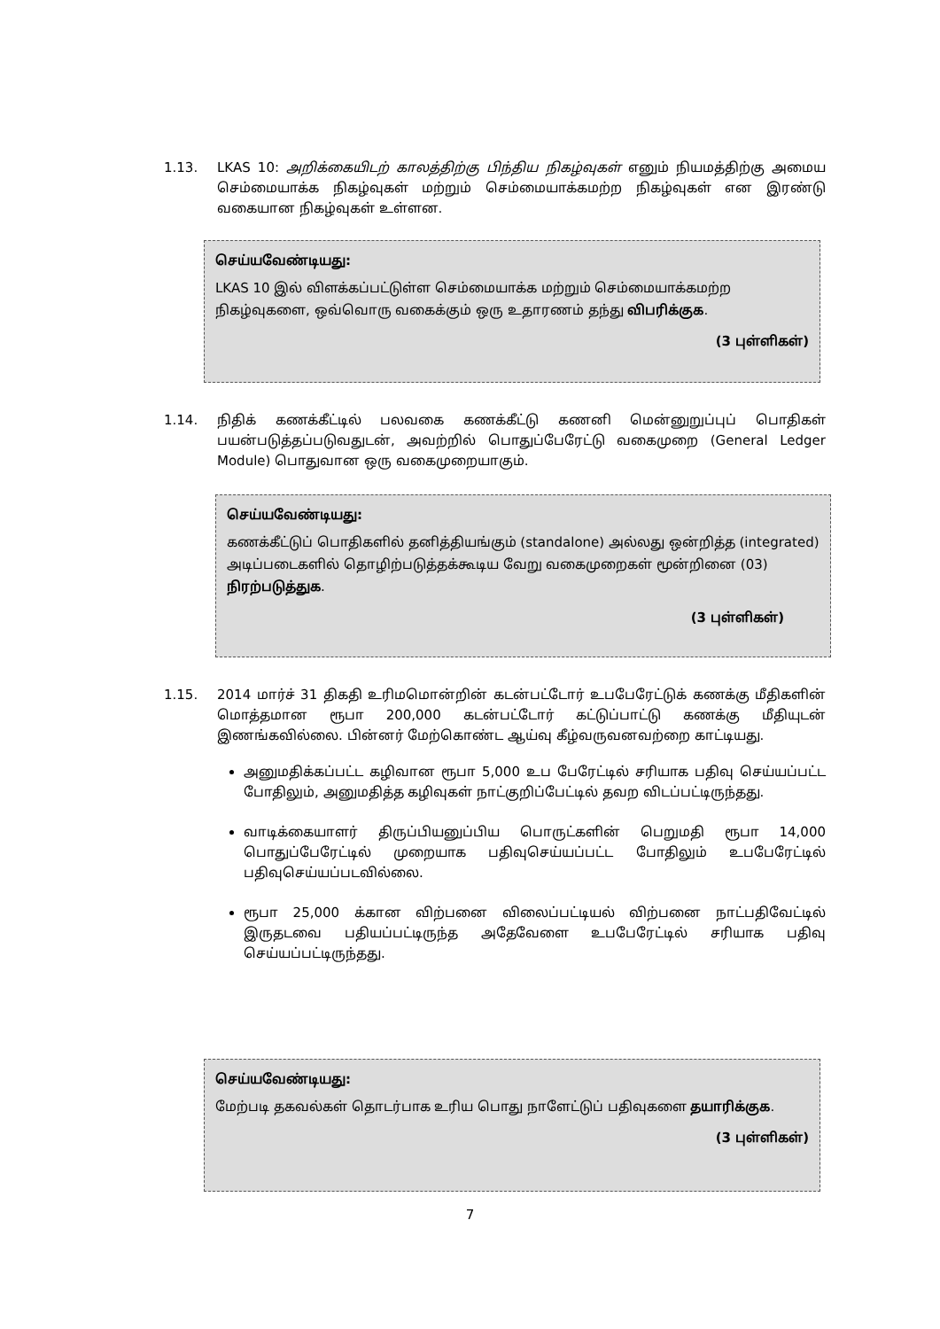1.13.
LKAS 10: அறிக்கையிடற் காலத்திற்கு பிந்திய நிகழ்வுகள் எனும் நியமத்திற்கு அமைய செம்மையாக்க நிகழ்வுகள் மற்றும் செம்மையாக்கமற்ற நிகழ்வுகள் என இரண்டு வகையான நிகழ்வுகள் உள்ளன.
செய்யவேண்டியது:
LKAS 10 இல் விளக்கப்பட்டுள்ள செம்மையாக்க மற்றும் செம்மையாக்கமற்ற நிகழ்வுகளை, ஒவ்வொரு வகைக்கும் ஒரு உதாரணம் தந்து விபரிக்குக.
(3 புள்ளிகள்)
1.14.
நிதிக் கணக்கீட்டில் பலவகை கணக்கீட்டு கணனி மென்னுறுப்புப் பொதிகள் பயன்படுத்தப்படுவதுடன், அவற்றில் பொதுப்பேரேட்டு வகைமுறை (General Ledger Module) பொதுவான ஒரு வகைமுறையாகும்.
செய்யவேண்டியது:
கணக்கீட்டுப் பொதிகளில் தனித்தியங்கும் (standalone) அல்லது ஒன்றித்த (integrated) அடிப்படைகளில் தொழிற்படுத்தக்கூடிய வேறு வகைமுறைகள் மூன்றினை (03) நிரற்படுத்துக.
(3 புள்ளிகள்)
1.15.
2014 மார்ச் 31 திகதி உரிமமொன்றின் கடன்பட்டோர் உபபேரேட்டுக் கணக்கு மீதிகளின் மொத்தமான ரூபா 200,000 கடன்பட்டோர் கட்டுப்பாட்டு கணக்கு மீதியுடன் இணங்கவில்லை. பின்னர் மேற்கொண்ட ஆய்வு கீழ்வருவனவற்றை காட்டியது.
அனுமதிக்கப்பட்ட கழிவான ரூபா 5,000 உப பேரேட்டில் சரியாக பதிவு செய்யப்பட்ட போதிலும், அனுமதித்த கழிவுகள் நாட்குறிப்பேட்டில் தவற விடப்பட்டிருந்தது.
வாடிக்கையாளர் திருப்பியனுப்பிய பொருட்களின் பெறுமதி ரூபா 14,000 பொதுப்பேரேட்டில் முறையாக பதிவுசெய்யப்பட்ட போதிலும் உபபேரேட்டில் பதிவுசெய்யப்படவில்லை.
ரூபா 25,000 க்கான விற்பனை விலைப்பட்டியல் விற்பனை நாட்பதிவேட்டில் இருதடவை பதியப்பட்டிருந்த அதேவேளை உபபேரேட்டில் சரியாக பதிவு செய்யப்பட்டிருந்தது.
செய்யவேண்டியது:
மேற்படி தகவல்கள் தொடர்பாக உரிய பொது நாளேட்டுப் பதிவுகளை தயாரிக்குக.
(3 புள்ளிகள்)
7